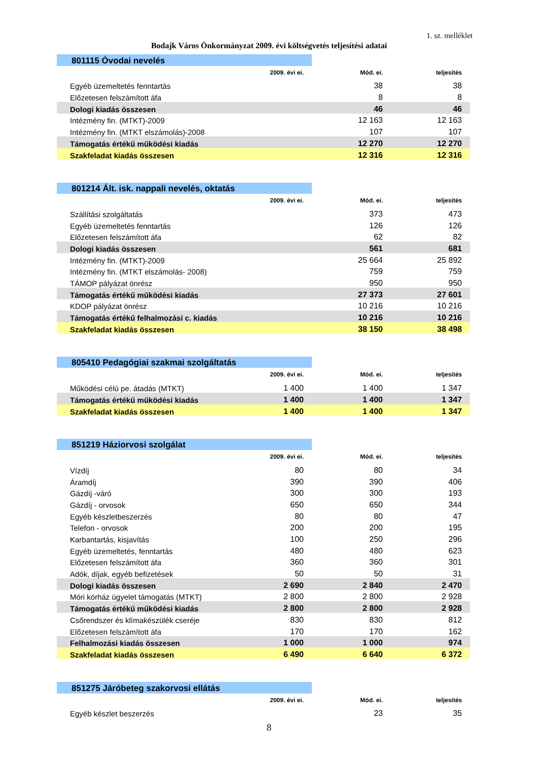1. sz. melléklet
Bodajk Város Önkormányzat 2009. évi költségvetés teljesítési adatai
| 801115 Óvodai nevelés | | | |
| | 2009. évi ei. | Mód. ei. | teljesítés |
| Egyéb üzemeltetés fenntartás | | 38 | 38 |
| Előzetesen felszámított áfa | | 8 | 8 |
| Dologi kiadás összesen | | 46 | 46 |
| Intézmény fin. (MTKT)-2009 | | 12 163 | 12 163 |
| Intézmény fin. (MTKT elszámolás)-2008 | | 107 | 107 |
| Támogatás értékű működési kiadás | | 12 270 | 12 270 |
| Szakfeladat kiadás összesen | | 12 316 | 12 316 |
| 801214 Ált. isk. nappali nevelés, oktatás | | | |
| | 2009. évi ei. | Mód. ei. | teljesítés |
| Szállítási szolgáltatás | | 373 | 473 |
| Egyéb üzemeltetés fenntartás | | 126 | 126 |
| Előzetesen felszámított áfa | | 62 | 82 |
| Dologi kiadás összesen | | 561 | 681 |
| Intézmény fin. (MTKT)-2009 | | 25 664 | 25 892 |
| Intézmény fin. (MTKT elszámolás- 2008) | | 759 | 759 |
| TÁMOP pályázat önrész | | 950 | 950 |
| Támogatás értékű működési kiadás | | 27 373 | 27 601 |
| KDOP pályázat önrész | | 10 216 | 10 216 |
| Támogatás értékű felhalmozási c. kiadás | | 10 216 | 10 216 |
| Szakfeladat kiadás összesen | | 38 150 | 38 498 |
| 805410 Pedagógiai szakmai szolgáltatás | | | |
| | 2009. évi ei. | Mód. ei. | teljesítés |
| Működési célú pe. átadás (MTKT) | 1 400 | 1 400 | 1 347 |
| Támogatás értékű működési kiadás | 1 400 | 1 400 | 1 347 |
| Szakfeladat kiadás összesen | 1 400 | 1 400 | 1 347 |
| 851219 Háziorvosi szolgálat | | | |
| | 2009. évi ei. | Mód. ei. | teljesítés |
| Vízdíj | 80 | 80 | 34 |
| Áramdíj | 390 | 390 | 406 |
| Gázdíj -váró | 300 | 300 | 193 |
| Gázdíj - orvosok | 650 | 650 | 344 |
| Egyéb készletbeszerzés | 80 | 80 | 47 |
| Telefon - orvosok | 200 | 200 | 195 |
| Karbantartás, kisjavítás | 100 | 250 | 296 |
| Egyéb üzemeltetés, fenntartás | 480 | 480 | 623 |
| Előzetesen felszámított áfa | 360 | 360 | 301 |
| Adók, díjak, egyéb befizetések | 50 | 50 | 31 |
| Dologi kiadás összesen | 2 690 | 2 840 | 2 470 |
| Móri kórház ügyelet támogatás (MTKT) | 2 800 | 2 800 | 2 928 |
| Támogatás értékű működési kiadás | 2 800 | 2 800 | 2 928 |
| Csőrendszer és klímakészülék cseréje | 830 | 830 | 812 |
| Előzetesen felszámított áfa | 170 | 170 | 162 |
| Felhalmozási kiadás összesen | 1 000 | 1 000 | 974 |
| Szakfeladat kiadás összesen | 6 490 | 6 640 | 6 372 |
| 851275 Járóbeteg szakorvosi ellátás | | | |
| | 2009. évi ei. | Mód. ei. | teljesítés |
| Egyéb készlet beszerzés | | 23 | 35 |
8